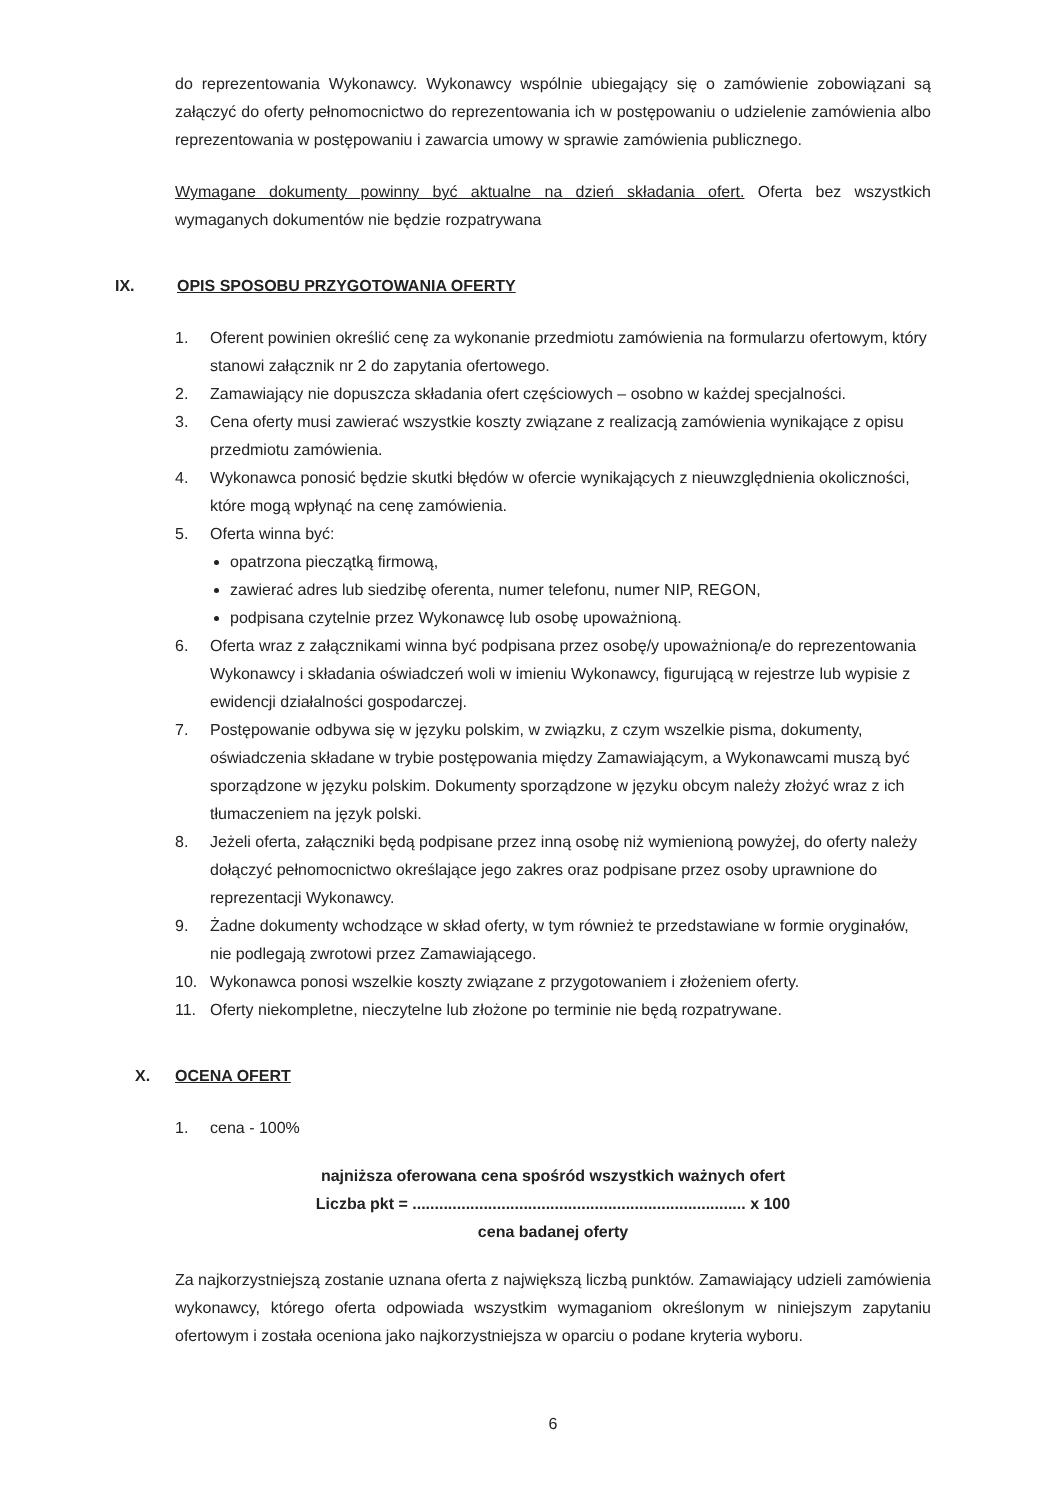do reprezentowania Wykonawcy. Wykonawcy wspólnie ubiegający się o zamówienie zobowiązani są załączyć do oferty pełnomocnictwo do reprezentowania ich w postępowaniu o udzielenie zamówienia albo reprezentowania w postępowaniu i zawarcia umowy w sprawie zamówienia publicznego.
Wymagane dokumenty powinny być aktualne na dzień składania ofert. Oferta bez wszystkich wymaganych dokumentów nie będzie rozpatrywana
IX. OPIS SPOSOBU PRZYGOTOWANIA OFERTY
1. Oferent powinien określić cenę za wykonanie przedmiotu zamówienia na formularzu ofertowym, który stanowi załącznik nr 2 do zapytania ofertowego.
2. Zamawiający nie dopuszcza składania ofert częściowych – osobno w każdej specjalności.
3. Cena oferty musi zawierać wszystkie koszty związane z realizacją zamówienia wynikające z opisu przedmiotu zamówienia.
4. Wykonawca ponosić będzie skutki błędów w ofercie wynikających z nieuwzględnienia okoliczności, które mogą wpłynąć na cenę zamówienia.
5. Oferta winna być:
opatrzona pieczątką firmową,
zawierać adres lub siedzibę oferenta, numer telefonu, numer NIP, REGON,
podpisana czytelnie przez Wykonawcę lub osobę upoważnioną.
6. Oferta wraz z załącznikami winna być podpisana przez osobę/y upoważnioną/e do reprezentowania Wykonawcy i składania oświadczeń woli w imieniu Wykonawcy, figurującą w rejestrze lub wypisie z ewidencji działalności gospodarczej.
7. Postępowanie odbywa się w języku polskim, w związku, z czym wszelkie pisma, dokumenty, oświadczenia składane w trybie postępowania między Zamawiającym, a Wykonawcami muszą być sporządzone w języku polskim. Dokumenty sporządzone w języku obcym należy złożyć wraz z ich tłumaczeniem na język polski.
8. Jeżeli oferta, załączniki będą podpisane przez inną osobę niż wymienioną powyżej, do oferty należy dołączyć pełnomocnictwo określające jego zakres oraz podpisane przez osoby uprawnione do reprezentacji Wykonawcy.
9. Żadne dokumenty wchodzące w skład oferty, w tym również te przedstawiane w formie oryginałów, nie podlegają zwrotowi przez Zamawiającego.
10. Wykonawca ponosi wszelkie koszty związane z przygotowaniem i złożeniem oferty.
11. Oferty niekompletne, nieczytelne lub złożone po terminie nie będą rozpatrywane.
X. OCENA OFERT
1. cena - 100%
najniższa oferowana cena spośród wszystkich ważnych ofert
Liczba pkt = ........................................................................... x 100
cena badanej oferty
Za najkorzystniejszą zostanie uznana oferta z największą liczbą punktów. Zamawiający udzieli zamówienia wykonawcy, którego oferta odpowiada wszystkim wymaganiom określonym w niniejszym zapytaniu ofertowym i została oceniona jako najkorzystniejsza w oparciu o podane kryteria wyboru.
6